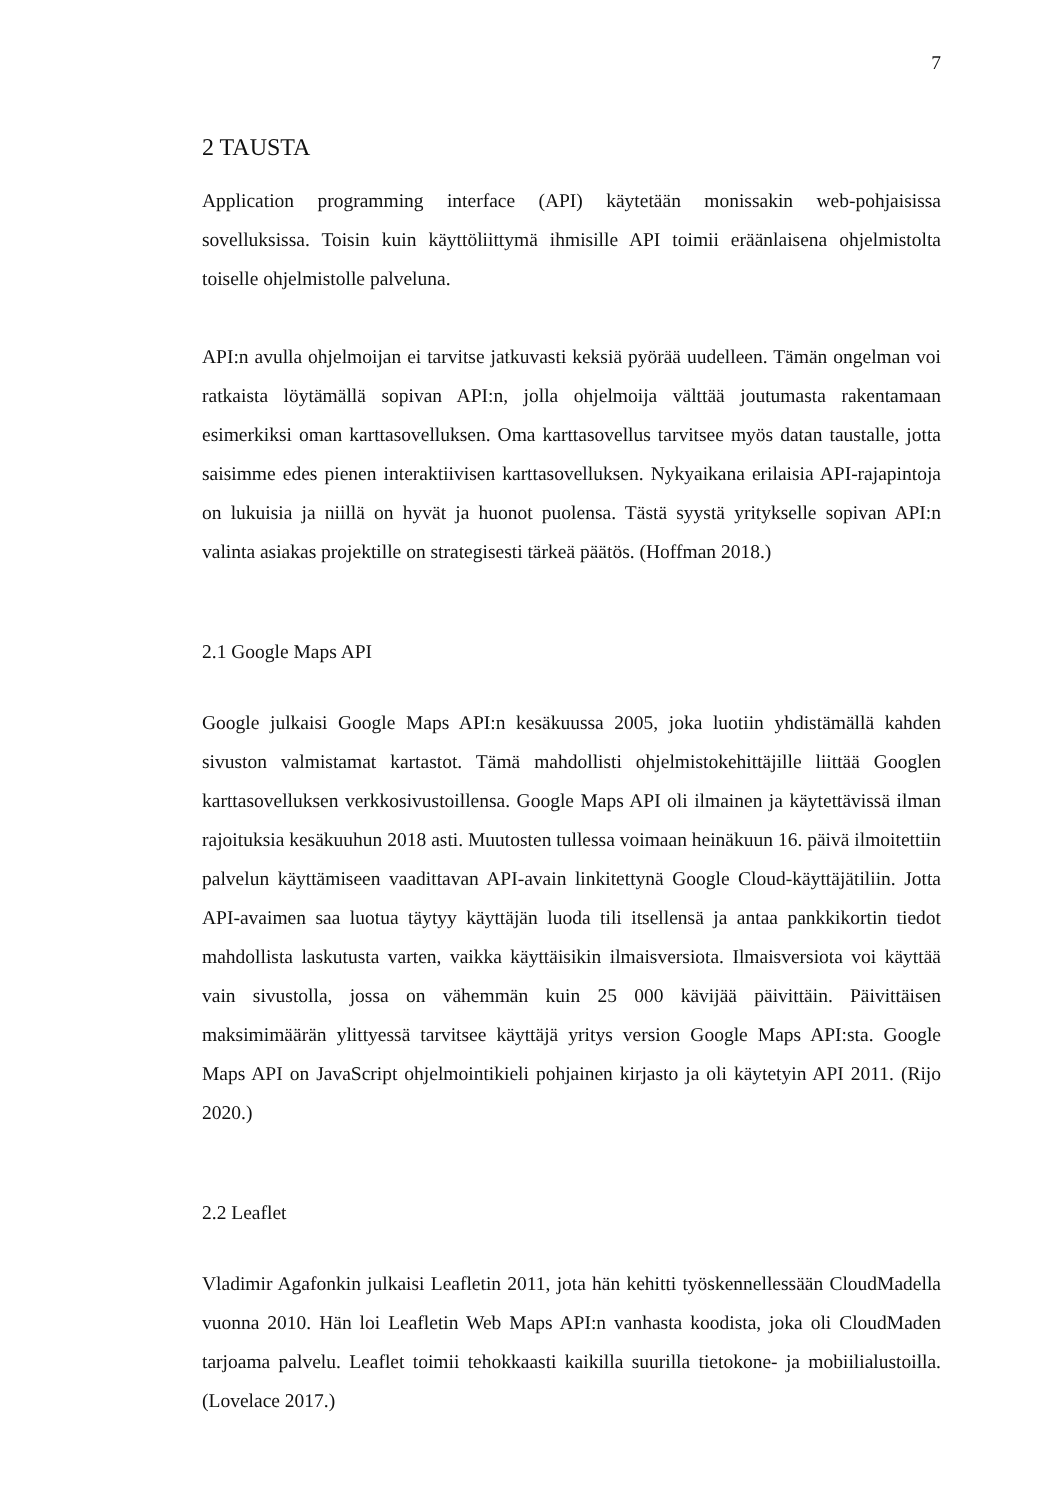7
2 TAUSTA
Application programming interface (API) käytetään monissakin web-pohjaisissa sovelluksissa. Toisin kuin käyttöliittymä ihmisille API toimii eräänlaisena ohjelmistolta toiselle ohjelmistolle palveluna.
API:n avulla ohjelmoijan ei tarvitse jatkuvasti keksiä pyörää uudelleen. Tämän ongelman voi ratkaista löytämällä sopivan API:n, jolla ohjelmoija välttää joutumasta rakentamaan esimerkiksi oman karttasovelluksen. Oma karttasovellus tarvitsee myös datan taustalle, jotta saisimme edes pienen interaktiivisen karttasovelluksen. Nykyaikana erilaisia API-rajapintoja on lukuisia ja niillä on hyvät ja huonot puolensa. Tästä syystä yritykselle sopivan API:n valinta asiakas projektille on strategisesti tärkeä päätös. (Hoffman 2018.)
2.1 Google Maps API
Google julkaisi Google Maps API:n kesäkuussa 2005, joka luotiin yhdistämällä kahden sivuston valmistamat kartastot. Tämä mahdollisti ohjelmistokehittäjille liittää Googlen karttasovelluksen verkkosivustoillensa. Google Maps API oli ilmainen ja käytettävissä ilman rajoituksia kesäkuuhun 2018 asti. Muutosten tullessa voimaan heinäkuun 16. päivä ilmoitettiin palvelun käyttämiseen vaadittavan API-avain linkitettynä Google Cloud-käyttäjätiliin. Jotta API-avaimen saa luotua täytyy käyttäjän luoda tili itsellensä ja antaa pankkikortin tiedot mahdollista laskutusta varten, vaikka käyttäisikin ilmaisversiota. Ilmaisversiota voi käyttää vain sivustolla, jossa on vähemmän kuin 25 000 kävijää päivittäin. Päivittäisen maksimimäärän ylittyessä tarvitsee käyttäjä yritys version Google Maps API:sta. Google Maps API on JavaScript ohjelmointikieli pohjainen kirjasto ja oli käytetyin API 2011. (Rijo 2020.)
2.2 Leaflet
Vladimir Agafonkin julkaisi Leafletin 2011, jota hän kehitti työskennellessään CloudMadella vuonna 2010. Hän loi Leafletin Web Maps API:n vanhasta koodista, joka oli CloudMaden tarjoama palvelu. Leaflet toimii tehokkaasti kaikilla suurilla tietokone- ja mobiilialustoilla. (Lovelace 2017.)